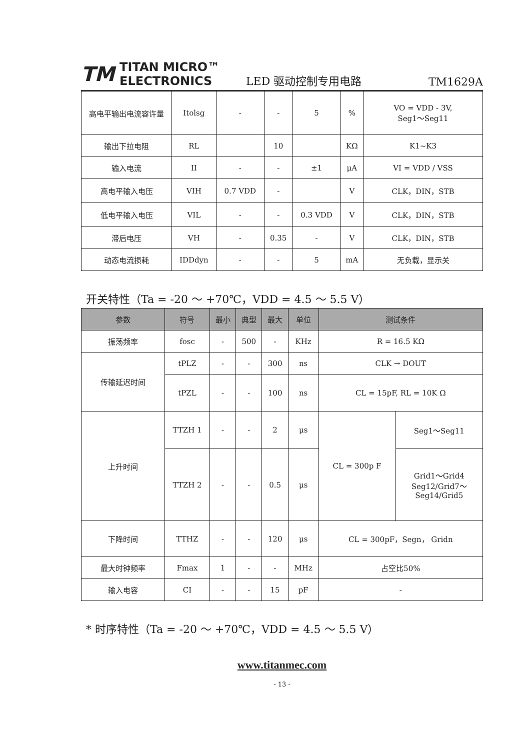TM TITAN MICRO™
ELECTRONICS
LED 驱动控制专用电路
TM1629A
| 高电平输出电流容许量 | Itolsg | - | - | 5 | % | VO = VDD - 3V, Seg1～Seg11 |
| 输出下拉电阻 | RL | | 10 | | KΩ | K1~K3 |
| 输入电流 | II | - | - | ±1 | μA | VI = VDD / VSS |
| 高电平输入电压 | VIH | 0.7 VDD | - | | V | CLK，DIN，STB |
| 低电平输入电压 | VIL | - | - | 0.3 VDD | V | CLK，DIN，STB |
| 滞后电压 | VH | - | 0.35 | - | V | CLK，DIN，STB |
| 动态电流损耗 | IDDdyn | - | - | 5 | mA | 无负载，显示关 |
开关特性（Ta = -20 ～ +70℃，VDD = 4.5 ～ 5.5 V）
| 参数 | 符号 | 最小 | 典型 | 最大 | 单位 | 测试条件 | |
| --- | --- | --- | --- | --- | --- | --- | --- |
| 振荡频率 | fosc | - | 500 | - | KHz | R = 16.5 KΩ | |
| 传输延迟时间 | tPLZ | - | - | 300 | ns | CLK → DOUT | |
| | tPZL | - | - | 100 | ns | CL = 15pF, RL = 10K Ω | |
| 上升时间 | TTZH 1 | - | - | 2 | μs | CL = 300p F | Seg1～Seg11 |
| | TTZH 2 | - | - | 0.5 | μs | | Grid1～Grid4 Seg12/Grid7～ Seg14/Grid5 |
| 下降时间 | TTHZ | - | - | 120 | μs | CL = 300pF，Segn， Gridn | |
| 最大时钟频率 | Fmax | 1 | - | - | MHz | 占空比50% | |
| 输入电容 | CI | - | - | 15 | pF | - | |
* 时序特性（Ta = -20 ～ +70℃，VDD = 4.5 ～ 5.5 V）
www.titanmec.com
- 13 -